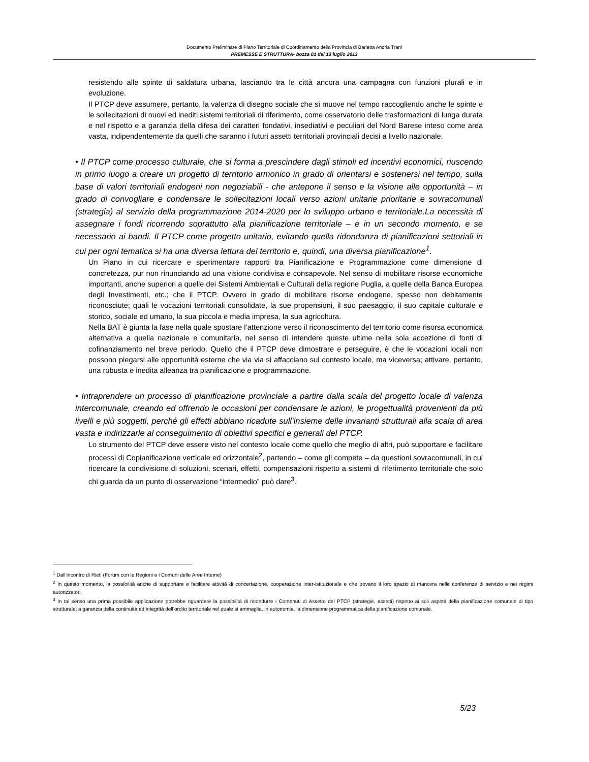Documento Preliminare di Piano Territoriale di Coordinamento della Provincia di Barletta Andria Trani
PREMESSE E STRUTTURA- bozza 01 del 13 luglio 2013
resistendo alle spinte di saldatura urbana, lasciando tra le città ancora una campagna con funzioni plurali e in evoluzione.
Il PTCP deve assumere, pertanto, la valenza di disegno sociale che si muove nel tempo raccogliendo anche le spinte e le sollecitazioni di nuovi ed inediti sistemi territoriali di riferimento, come osservatorio delle trasformazioni di lunga durata e nel rispetto e a garanzia della difesa dei caratteri fondativi, insediativi e peculiari del Nord Barese inteso come area vasta, indipendentemente da quelli che saranno i futuri assetti territoriali provinciali decisi a livello nazionale.
• Il PTCP come processo culturale, che si forma a prescindere dagli stimoli ed incentivi economici, riuscendo in primo luogo a creare un progetto di territorio armonico in grado di orientarsi e sostenersi nel tempo, sulla base di valori territoriali endogeni non negoziabili - che antepone il senso e la visione alle opportunità – in grado di convogliare e condensare le sollecitazioni locali verso azioni unitarie prioritarie e sovracomunali (strategia) al servizio della programmazione 2014-2020 per lo sviluppo urbano e territoriale.La necessità di assegnare i fondi ricorrendo soprattutto alla pianificazione territoriale – e in un secondo momento, e se necessario ai bandi. Il PTCP come progetto unitario, evitando quella ridondanza di pianificazioni settoriali in cui per ogni tematica si ha una diversa lettura del territorio e, quindi, una diversa pianificazione<sup>1</sup>.
Un Piano in cui ricercare e sperimentare rapporti tra Pianificazione e Programmazione come dimensione di concretezza, pur non rinunciando ad una visione condivisa e consapevole. Nel senso di mobilitare risorse economiche importanti, anche superiori a quelle dei Sistemi Ambientali e Culturali della regione Puglia, a quelle della Banca Europea degli Investimenti, etc.; che il PTCP. Ovvero in grado di mobilitare risorse endogene, spesso non debitamente riconosciute; quali le vocazioni territoriali consolidate, la sue propensioni, il suo paesaggio, il suo capitale culturale e storico, sociale ed umano, la sua piccola e media impresa, la sua agricoltura.
Nella BAT è giunta la fase nella quale spostare l’attenzione verso il riconoscimento del territorio come risorsa economica alternativa a quella nazionale e comunitaria, nel senso di intendere queste ultime nella sola accezione di fonti di cofinanziamento nel breve periodo. Quello che il PTCP deve dimostrare e perseguire, è che le vocazioni locali non possono piegarsi alle opportunità esterne che via via si affacciano sul contesto locale, ma viceversa; attivare, pertanto, una robusta e inedita alleanza tra pianificazione e programmazione.
• Intraprendere un processo di pianificazione provinciale a partire dalla scala del progetto locale di valenza intercomunale, creando ed offrendo le occasioni per condensare le azioni, le progettualità provenienti da più livelli e più soggetti, perché gli effetti abbiano ricadute sull’insieme delle invarianti strutturali alla scala di area vasta e indirizzarle al conseguimento di obiettivi specifici e generali del PTCP.
Lo strumento del PTCP deve essere visto nel contesto locale come quello che meglio di altri, può supportare e facilitare processi di Copianificazione verticale ed orizzontale<sup>2</sup>, partendo – come gli compete – da questioni sovracomunali, in cui ricercare la condivisione di soluzioni, scenari, effetti, compensazioni rispetto a sistemi di riferimento territoriale che solo chi guarda da un punto di osservazione “intermedio” può dare<sup>3</sup>.
<sup>1</sup> Dall’incontro di Rieti (Forum con le Regioni e i Comuni delle Aree Interne)
<sup>2</sup> In questo momento, la possibilità anche di supportare e facilitare attività di concertazione, cooperazione inter-istituzionale e che trovano il loro spazio di manovra nelle conferenze di servizio e nei regimi autorizzatori.
<sup>3</sup> In tal senso una prima possibile applicazione potrebbe riguardare la possibilità di ricondurre i Contenuti di Assetto del PTCP (strategie, assetti) rispetto ai soli aspetti della pianificazione comunale di tipo strutturale; a garanzia della continuità ed integrità dell’ordito territoriale nel quale si ammaglia, in autonomia, la dimensione programmatica della pianificazione comunale.
5/23